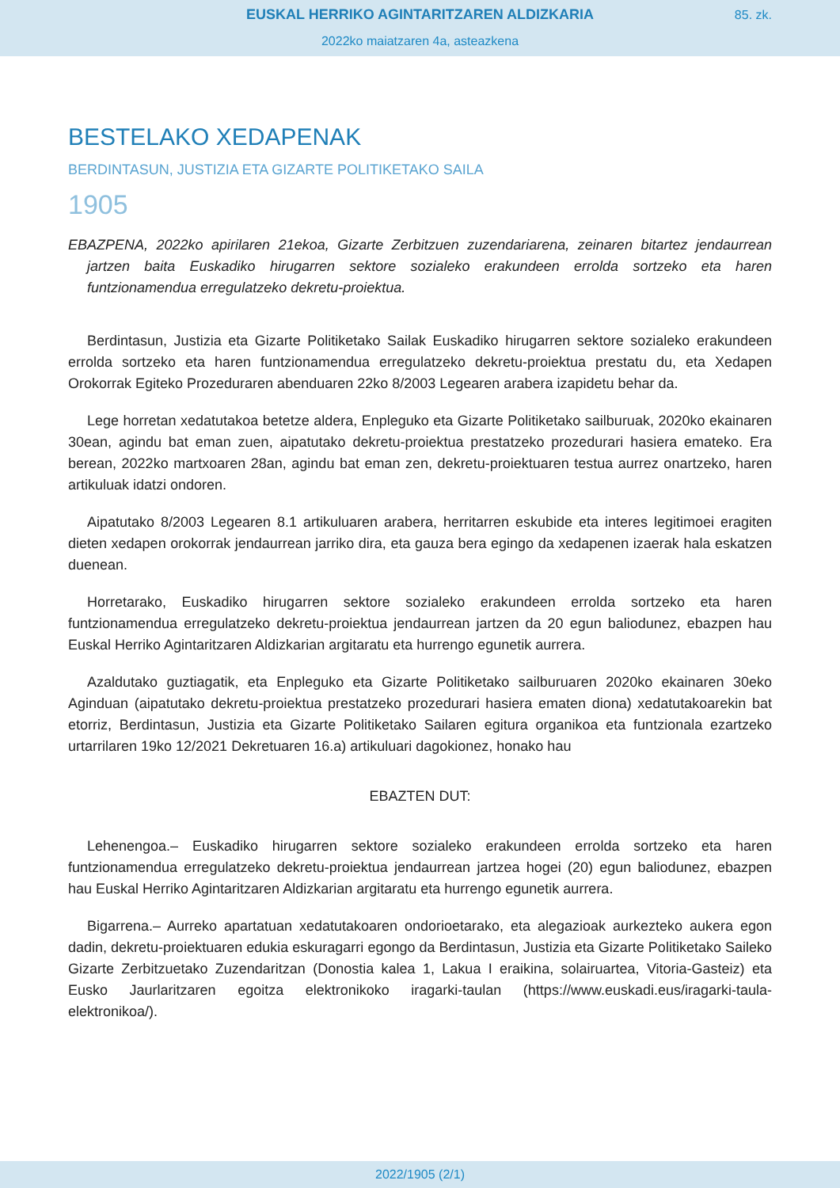EUSKAL HERRIKO AGINTARITZAREN ALDIZKARIA
85. zk.
2022ko maiatzaren 4a, asteazkena
BESTELAKO XEDAPENAK
BERDINTASUN, JUSTIZIA ETA GIZARTE POLITIKETAKO SAILA
1905
EBAZPENA, 2022ko apirilaren 21ekoa, Gizarte Zerbitzuen zuzendariarena, zeinaren bitartez jendaurrean jartzen baita Euskadiko hirugarren sektore sozialeko erakundeen errolda sortzeko eta haren funtzionamendua erregulatzeko dekretu-proiektua.
Berdintasun, Justizia eta Gizarte Politiketako Sailak Euskadiko hirugarren sektore sozialeko erakundeen errolda sortzeko eta haren funtzionamendua erregulatzeko dekretu-proiektua prestatu du, eta Xedapen Orokorrak Egiteko Prozeduraren abenduaren 22ko 8/2003 Legearen arabera izapidetu behar da.
Lege horretan xedatutakoa betetze aldera, Enpleguko eta Gizarte Politiketako sailburuak, 2020ko ekainaren 30ean, agindu bat eman zuen, aipatutako dekretu-proiektua prestatzeko prozedurari hasiera emateko. Era berean, 2022ko martxoaren 28an, agindu bat eman zen, dekretu-proiektuaren testua aurrez onartzeko, haren artikuluak idatzi ondoren.
Aipatutako 8/2003 Legearen 8.1 artikuluaren arabera, herritarren eskubide eta interes legitimoei eragiten dieten xedapen orokorrak jendaurrean jarriko dira, eta gauza bera egingo da xedapenen izaerak hala eskatzen duenean.
Horretarako, Euskadiko hirugarren sektore sozialeko erakundeen errolda sortzeko eta haren funtzionamendua erregulatzeko dekretu-proiektua jendaurrean jartzen da 20 egun baliodunez, ebazpen hau Euskal Herriko Agintaritzaren Aldizkarian argitaratu eta hurrengo egunetik aurrera.
Azaldutako guztiagatik, eta Enpleguko eta Gizarte Politiketako sailburuaren 2020ko ekainaren 30eko Aginduan (aipatutako dekretu-proiektua prestatzeko prozedurari hasiera ematen diona) xedatutakoarekin bat etorriz, Berdintasun, Justizia eta Gizarte Politiketako Sailaren egitura organikoa eta funtzionala ezartzeko urtarrilaren 19ko 12/2021 Dekretuaren 16.a) artikuluari dagokionez, honako hau
EBAZTEN DUT:
Lehenengoa.– Euskadiko hirugarren sektore sozialeko erakundeen errolda sortzeko eta haren funtzionamendua erregulatzeko dekretu-proiektua jendaurrean jartzea hogei (20) egun baliodunez, ebazpen hau Euskal Herriko Agintaritzaren Aldizkarian argitaratu eta hurrengo egunetik aurrera.
Bigarrena.– Aurreko apartatuan xedatutakoaren ondorioetarako, eta alegazioak aurkezteko aukera egon dadin, dekretu-proiektuaren edukia eskuragarri egongo da Berdintasun, Justizia eta Gizarte Politiketako Saileko Gizarte Zerbitzuetako Zuzendaritzan (Donostia kalea 1, Lakua I eraikina, solairuartea, Vitoria-Gasteiz) eta Eusko Jaurlaritzaren egoitza elektronikoko iragarki-taulan (https://www.euskadi.eus/iragarki-taula-elektronikoa/).
2022/1905 (2/1)